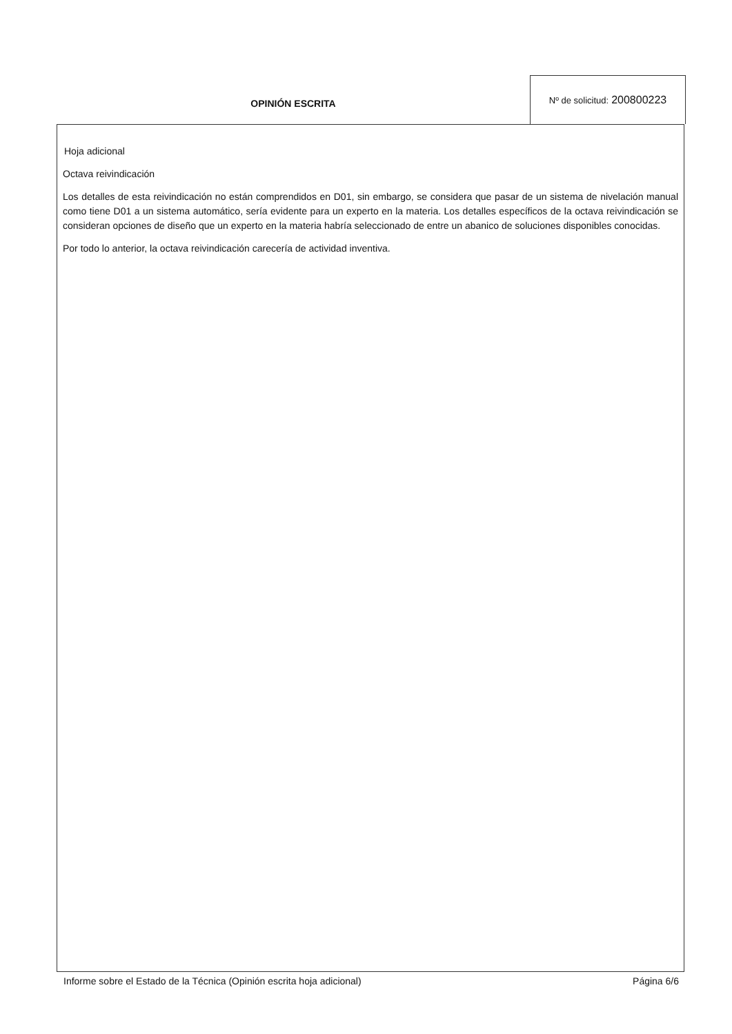OPINIÓN ESCRITA
Nº de solicitud: 200800223
Hoja adicional
Octava reivindicación
Los detalles de esta reivindicación no están comprendidos en D01, sin embargo, se considera que pasar de un sistema de nivelación manual como tiene D01 a un sistema automático, sería evidente para un experto en la materia. Los detalles específicos de la octava reivindicación se consideran opciones de diseño que un experto en la materia habría seleccionado de entre un abanico de soluciones disponibles conocidas.
Por todo lo anterior, la octava reivindicación carecería de actividad inventiva.
Informe sobre el Estado de la Técnica (Opinión escrita hoja adicional) Página 6/6